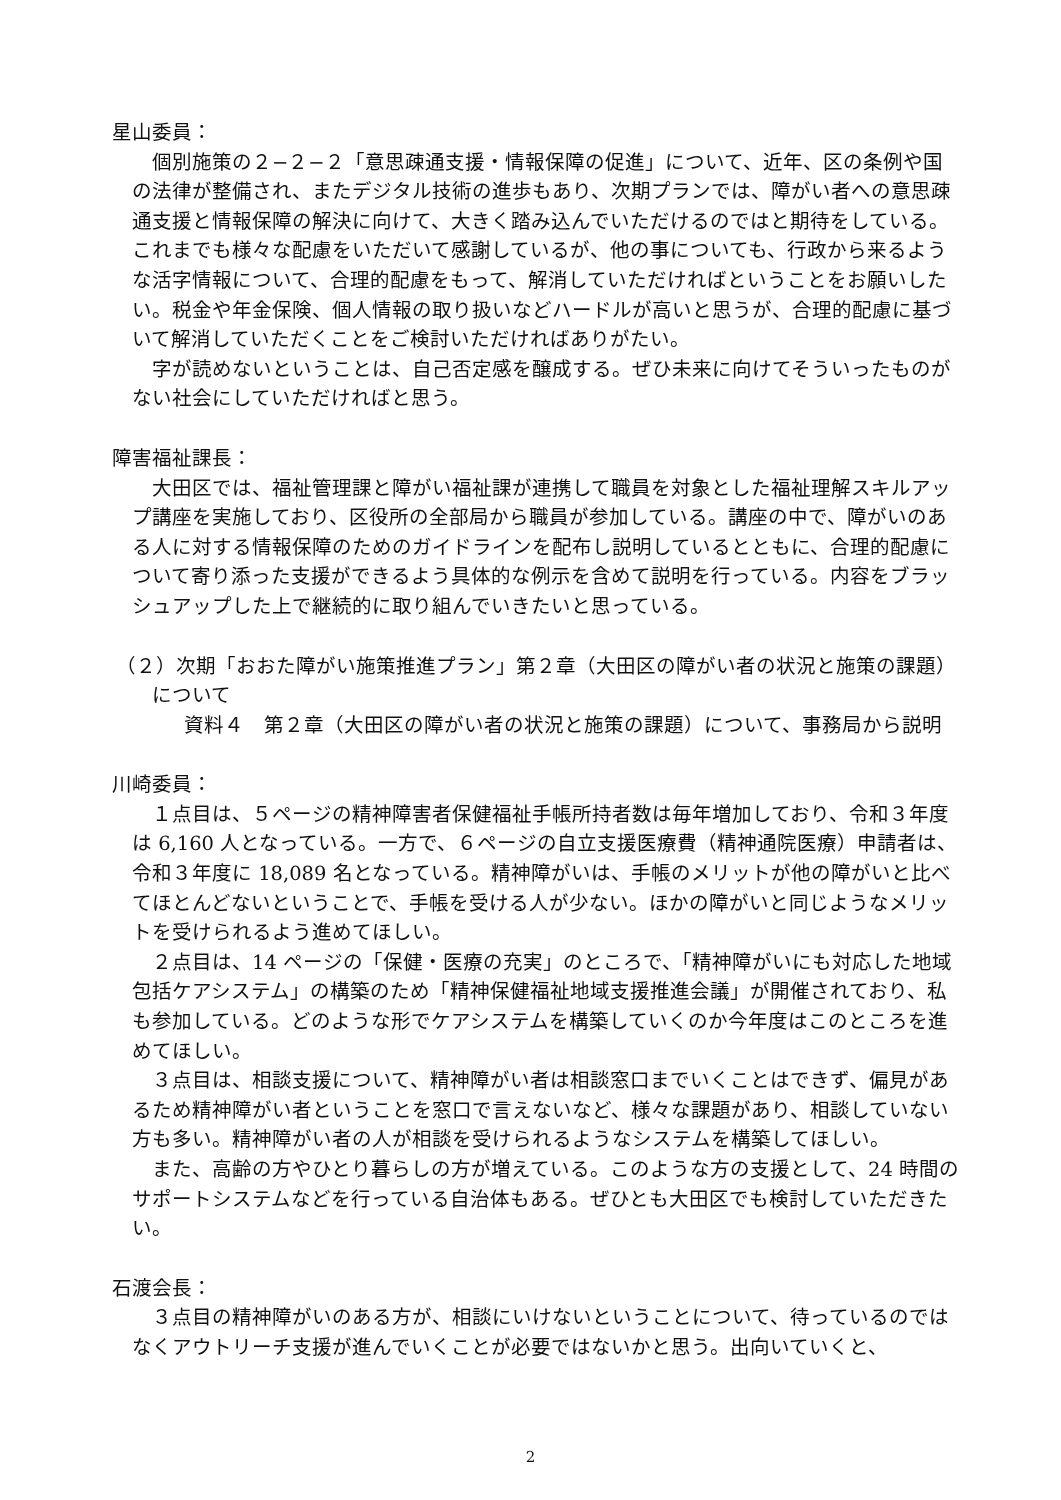星山委員：
個別施策の２−２−２「意思疎通支援・情報保障の促進」について、近年、区の条例や国の法律が整備され、またデジタル技術の進歩もあり、次期プランでは、障がい者への意思疎通支援と情報保障の解決に向けて、大きく踏み込んでいただけるのではと期待をしている。これまでも様々な配慮をいただいて感謝しているが、他の事についても、行政から来るような活字情報について、合理的配慮をもって、解消していただければということをお願いしたい。税金や年金保険、個人情報の取り扱いなどハードルが高いと思うが、合理的配慮に基づいて解消していただくことをご検討いただければありがたい。
字が読めないということは、自己否定感を醸成する。ぜひ未来に向けてそういったものがない社会にしていただければと思う。
障害福祉課長：
大田区では、福祉管理課と障がい福祉課が連携して職員を対象とした福祉理解スキルアップ講座を実施しており、区役所の全部局から職員が参加している。講座の中で、障がいのある人に対する情報保障のためのガイドラインを配布し説明しているとともに、合理的配慮について寄り添った支援ができるよう具体的な例示を含めて説明を行っている。内容をブラッシュアップした上で継続的に取り組んでいきたいと思っている。
（２）次期「おおた障がい施策推進プラン」第２章（大田区の障がい者の状況と施策の課題）について
資料４　第２章（大田区の障がい者の状況と施策の課題）について、事務局から説明
川崎委員：
１点目は、５ページの精神障害者保健福祉手帳所持者数は毎年増加しており、令和３年度は 6,160 人となっている。一方で、６ページの自立支援医療費（精神通院医療）申請者は、令和３年度に 18,089 名となっている。精神障がいは、手帳のメリットが他の障がいと比べてほとんどないということで、手帳を受ける人が少ない。ほかの障がいと同じようなメリットを受けられるよう進めてほしい。
２点目は、14 ページの「保健・医療の充実」のところで、「精神障がいにも対応した地域包括ケアシステム」の構築のため「精神保健福祉地域支援推進会議」が開催されており、私も参加している。どのような形でケアシステムを構築していくのか今年度はこのところを進めてほしい。
３点目は、相談支援について、精神障がい者は相談窓口までいくことはできず、偏見があるため精神障がい者ということを窓口で言えないなど、様々な課題があり、相談していない方も多い。精神障がい者の人が相談を受けられるようなシステムを構築してほしい。
また、高齢の方やひとり暮らしの方が増えている。このような方の支援として、24 時間のサポートシステムなどを行っている自治体もある。ぜひとも大田区でも検討していただきたい。
石渡会長：
３点目の精神障がいのある方が、相談にいけないということについて、待っているのではなくアウトリーチ支援が進んでいくことが必要ではないかと思う。出向いていくと、
2